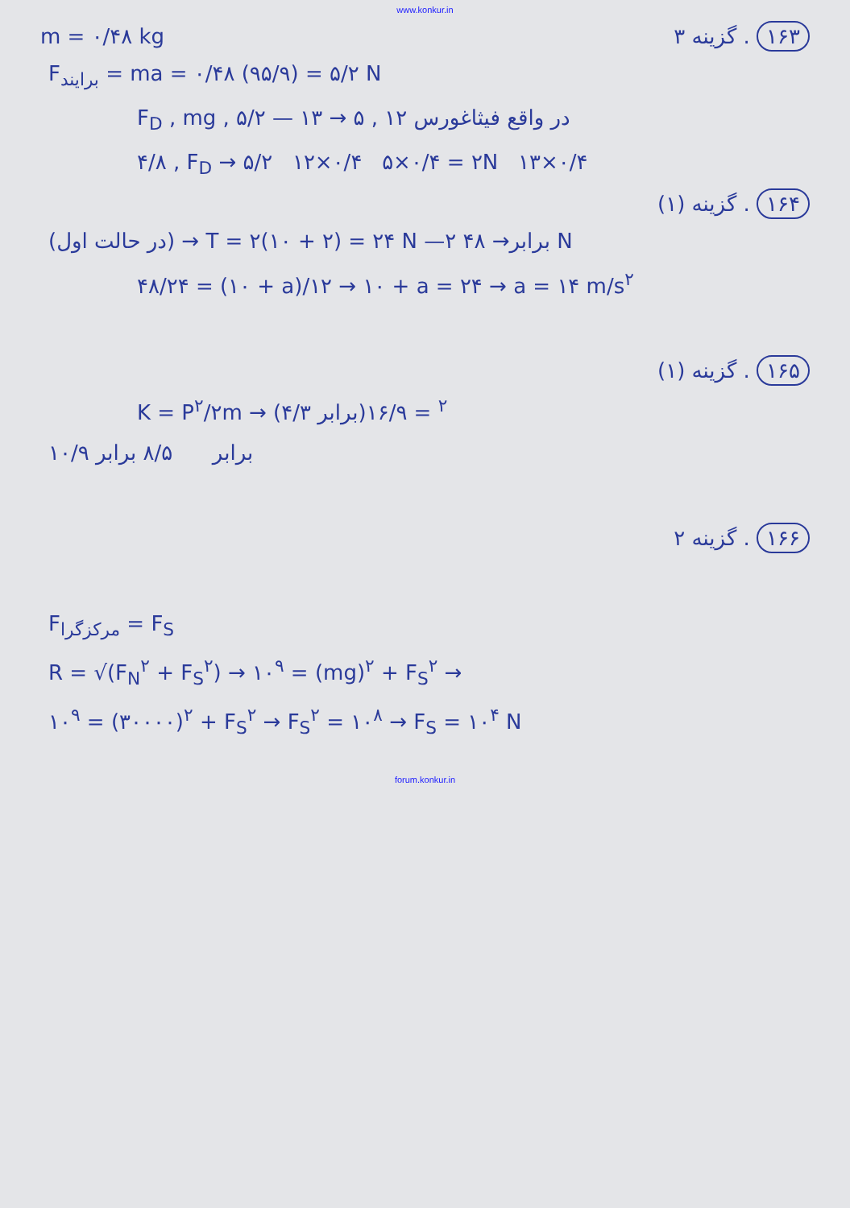www.konkur.in
m = ۰/۴۸ kg ۱۶۳ . گزینه ۳
F<sub>برایند</sub> = ma = ۰/۴۸ (۹۵/۹) = ۵/۲ N
F<sub>D</sub> , mg , ۵/۲ — در واقع فیثاغورس ۱۲ , ۵ → ۱۳
۴/۸ , F<sub>D</sub> → ۵/۲ ۱۲×۰/۴ ۵×۰/۴ = ۲N ۱۳×۰/۴
۱۶۴ . گزینه (۱)
(در حالت اول) → T = ۲(۱۰ + ۲) = ۲۴ N —۲ برابر→ ۴۸ N
۴۸/۲۴ = (۱۰ + a)/۱۲ → ۱۰ + a = ۲۴ → a = ۱۴ m/s<sup>۲</sup>
۱۶۵ . گزینه (۱)
K = P<sup>۲</sup>/۲m → (۴/۳ برابر)<sup>۲</sup> = ۱۶/۹
۱۰/۹ برابر ۸/۵ برابر
۱۶۶ . گزینه ۲
F<sub>مرکزگرا</sub> = F<sub>S</sub>
R = √(F<sub>N</sub><sup>۲</sup> + F<sub>S</sub><sup>۲</sup>) → ۱۰<sup>۹</sup> = (mg)<sup>۲</sup> + F<sub>S</sub><sup>۲</sup> →
۱۰<sup>۹</sup> = (۳۰۰۰۰)<sup>۲</sup> + F<sub>S</sub><sup>۲</sup> → F<sub>S</sub><sup>۲</sup> = ۱۰<sup>۸</sup> → F<sub>S</sub> = ۱۰<sup>۴</sup> N
forum.konkur.in